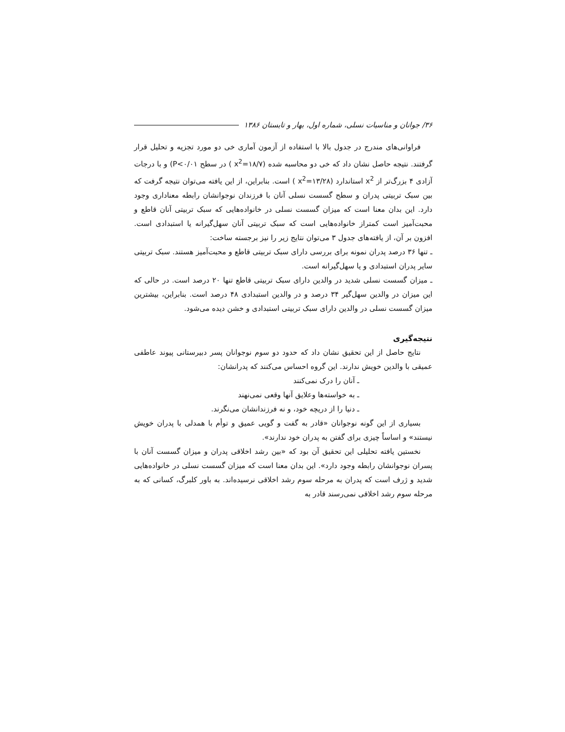۳۶/ جوانان و مناسبات نسلی، شماره اول، بهار و تابستان ۱۳۸۶
فراوانی‌های مندرج در جدول بالا با استفاده از آزمون آماری خی دو مورد تجزیه و تحلیل قرار گرفتند. نتیجه حاصل نشان داد که خی دو محاسبه شده (x<sup>2</sup>=۱۸/۷ ) در سطح P<۰/۰۱) و با درجات آزادی ۴ بزرگ‌تر از x<sup>2</sup> استاندارد (x<sup>2</sup>=۱۳/۲۸ ) است. بنابراین، از این یافته می‌توان نتیجه گرفت که بین سبک تربیتی پدران و سطح گسست نسلی آنان با فرزندان نوجوانشان رابطه معناداری وجود دارد. این بدان معنا است که میزان گسست نسلی در خانواده‌هایی که سبک تربیتی آنان قاطع و محبت‌آمیز است کمتراز خانواده‌هایی است که سبک تربیتی آنان سهل‌گیرانه یا استبدادی است. افزون بر آن، از یافته‌های جدول ۳ می‌توان نتایج زیر را نیز برجسته ساخت:
ـ تنها ۳۶ درصد پدران نمونه برای بررسی دارای سبک تربیتی قاطع و محبت‌آمیز هستند. سبک تربیتی سایر پدران استبدادی و یا سهل‌گیرانه است.
ـ میزان گسست نسلی شدید در والدین دارای سبک تربیتی قاطع تنها ۲۰ درصد است. در حالی که این میزان در والدین سهل‌گیر ۳۴ درصد و در والدین استبدادی ۴۸ درصد است. بنابراین، بیشترین میزان گسست نسلی در والدین دارای سبک تربیتی استبدادی و خشن دیده می‌شود.
نتیجه‌گیری
نتایج حاصل از این تحقیق نشان داد که حدود دو سوم نوجوانان پسر دبیرستانی پیوند عاطفی عمیقی با والدین خویش ندارند. این گروه احساس می‌کنند که پدرانشان:
ـ آنان را درک نمی‌کنند
ـ به خواسته‌ها وعلایق آنها وقعی نمی‌نهند
ـ دنیا را از دریچه خود، و نه فرزندانشان می‌نگرند.
بسیاری از این گونه نوجوانان «قادر به گفت و گویی عمیق و توأم با همدلی با پدران خویش نیستند» و اساساً چیزی برای گفتن به پدران خود ندارند».
نخستین یافته تحلیلی این تحقیق آن بود که «بین رشد اخلاقی پدران و میزان گسست آنان با پسران نوجوانشان رابطه وجود دارد». این بدان معنا است که میزان گسست نسلی در خانواده‌هایی شدید و ژرف است که پدران به مرحله سوم رشد اخلاقی نرسیده‌اند. به باور کلبرگ، کسانی که به مرحله سوم رشد اخلاقی نمی‌رسند قادر به